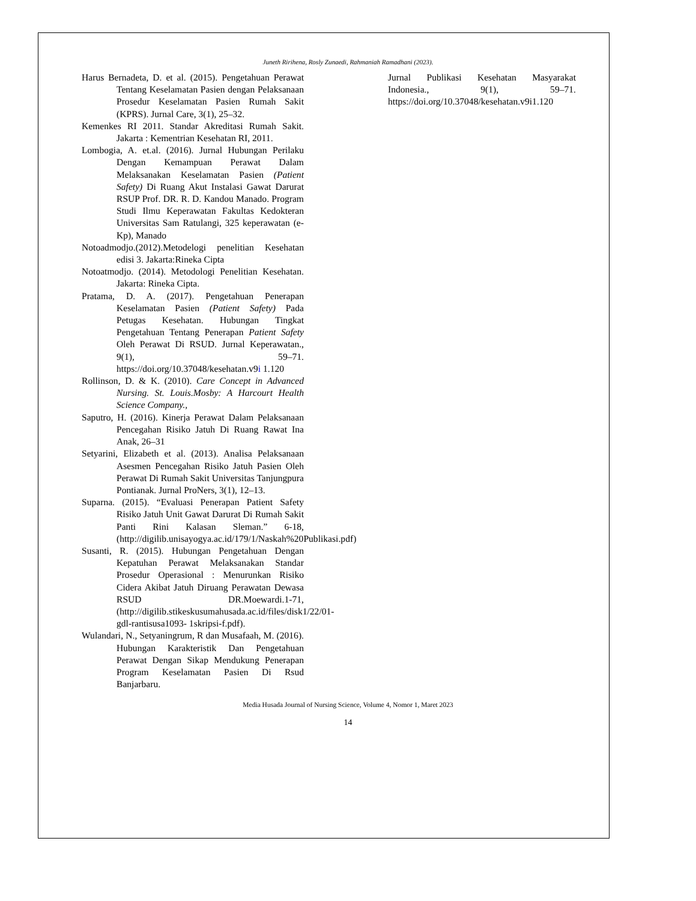Juneth Ririhena, Rosly Zunaedi, Rahmaniah Ramadhani (2023).
Harus Bernadeta, D. et al. (2015). Pengetahuan Perawat Tentang Keselamatan Pasien dengan Pelaksanaan Prosedur Keselamatan Pasien Rumah Sakit (KPRS). Jurnal Care, 3(1), 25–32.
Kemenkes RI 2011. Standar Akreditasi Rumah Sakit. Jakarta : Kementrian Kesehatan RI, 2011.
Lombogia, A. et.al. (2016). Jurnal Hubungan Perilaku Dengan Kemampuan Perawat Dalam Melaksanakan Keselamatan Pasien (Patient Safety) Di Ruang Akut Instalasi Gawat Darurat RSUP Prof. DR. R. D. Kandou Manado. Program Studi Ilmu Keperawatan Fakultas Kedokteran Universitas Sam Ratulangi, 325 keperawatan (e-Kp), Manado
Notoadmodjo.(2012).Metodelogi penelitian Kesehatan edisi 3. Jakarta:Rineka Cipta
Notoatmodjo. (2014). Metodologi Penelitian Kesehatan. Jakarta: Rineka Cipta.
Pratama, D. A. (2017). Pengetahuan Penerapan Keselamatan Pasien (Patient Safety) Pada Petugas Kesehatan. Hubungan Tingkat Pengetahuan Tentang Penerapan Patient Safety Oleh Perawat Di RSUD. Jurnal Keperawatan., 9(1), 59–71. https://doi.org/10.37048/kesehatan.v9i 1.120
Rollinson, D. & K. (2010). Care Concept in Advanced Nursing. St. Louis.Mosby: A Harcourt Health Science Company.,
Saputro, H. (2016). Kinerja Perawat Dalam Pelaksanaan Pencegahan Risiko Jatuh Di Ruang Rawat Ina Anak, 26–31
Setyarini, Elizabeth et al. (2013). Analisa Pelaksanaan Asesmen Pencegahan Risiko Jatuh Pasien Oleh Perawat Di Rumah Sakit Universitas Tanjungpura Pontianak. Jurnal ProNers, 3(1), 12–13.
Suparna. (2015). “Evaluasi Penerapan Patient Safety Risiko Jatuh Unit Gawat Darurat Di Rumah Sakit Panti Rini Kalasan Sleman.” 6-18, (http://digilib.unisayogya.ac.id/179/1/Naskah%20Publikasi.pdf)
Susanti, R. (2015). Hubungan Pengetahuan Dengan Kepatuhan Perawat Melaksanakan Standar Prosedur Operasional : Menurunkan Risiko Cidera Akibat Jatuh Diruang Perawatan Dewasa RSUD DR.Moewardi.1-71, (http://digilib.stikeskusumahusada.ac.id/files/disk1/22/01-gdl-rantisusa1093- 1skripsi-f.pdf).
Wulandari, N., Setyaningrum, R dan Musafaah, M. (2016). Hubungan Karakteristik Dan Pengetahuan Perawat Dengan Sikap Mendukung Penerapan Program Keselamatan Pasien Di Rsud Banjarbaru.
Jurnal Publikasi Kesehatan Masyarakat Indonesia., 9(1), 59–71. https://doi.org/10.37048/kesehatan.v9i1.120
Media Husada Journal of Nursing Science, Volume 4, Nomor 1, Maret 2023
14